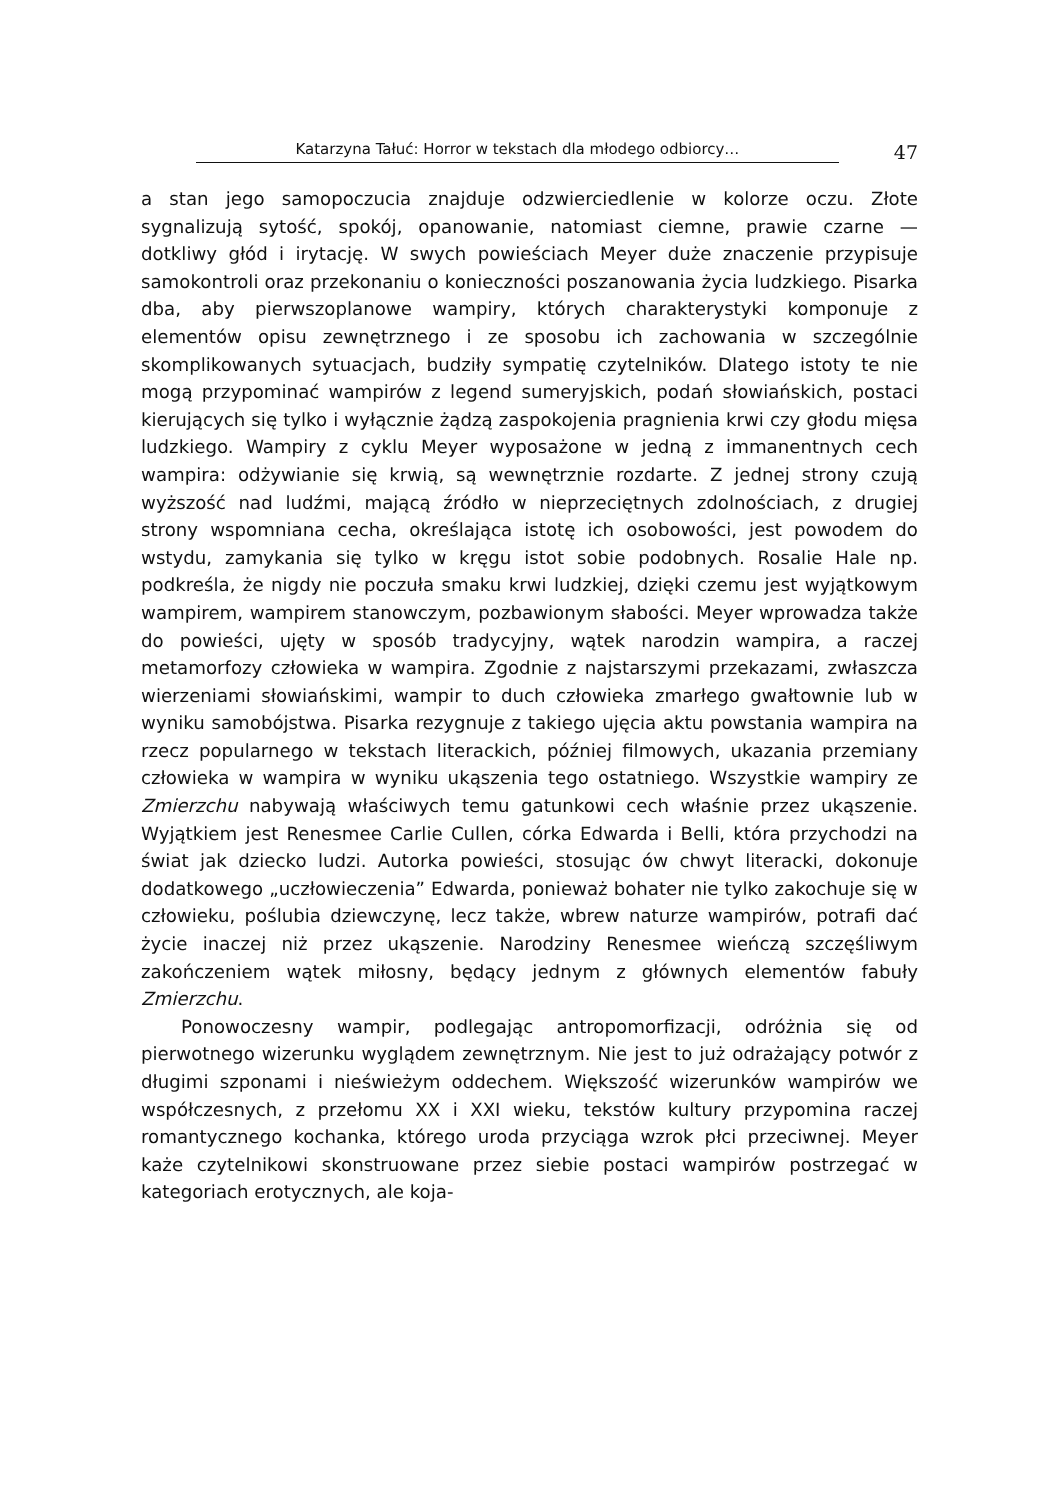Katarzyna Tałuć: Horror w tekstach dla młodego odbiorcy…
47
a stan jego samopoczucia znajduje odzwierciedlenie w kolorze oczu. Złote sygnalizują sytość, spokój, opanowanie, natomiast ciemne, prawie czarne — dotkliwy głód i irytację. W swych powieściach Meyer duże znaczenie przypisuje samokontroli oraz przekonaniu o konieczności poszanowania życia ludzkiego. Pisarka dba, aby pierwszoplanowe wampiry, których charakterystyki komponuje z elementów opisu zewnętrznego i ze sposobu ich zachowania w szczególnie skomplikowanych sytuacjach, budziły sympatię czytelników. Dlatego istoty te nie mogą przypominać wampirów z legend sumeryjskich, podań słowiańskich, postaci kierujących się tylko i wyłącznie żądzą zaspokojenia pragnienia krwi czy głodu mięsa ludzkiego. Wampiry z cyklu Meyer wyposażone w jedną z immanentnych cech wampira: odżywianie się krwią, są wewnętrznie rozdarte. Z jednej strony czują wyższość nad ludźmi, mającą źródło w nieprzeciętnych zdolnościach, z drugiej strony wspomniana cecha, określająca istotę ich osobowości, jest powodem do wstydu, zamykania się tylko w kręgu istot sobie podobnych. Rosalie Hale np. podkreśla, że nigdy nie poczuła smaku krwi ludzkiej, dzięki czemu jest wyjątkowym wampirem, wampirem stanowczym, pozbawionym słabości. Meyer wprowadza także do powieści, ujęty w sposób tradycyjny, wątek narodzin wampira, a raczej metamorfozy człowieka w wampira. Zgodnie z najstarszymi przekazami, zwłaszcza wierzeniami słowiańskimi, wampir to duch człowieka zmarłego gwałtownie lub w wyniku samobójstwa. Pisarka rezygnuje z takiego ujęcia aktu powstania wampira na rzecz popularnego w tekstach literackich, później filmowych, ukazania przemiany człowieka w wampira w wyniku ukąszenia tego ostatniego. Wszystkie wampiry ze Zmierzchu nabywają właściwych temu gatunkowi cech właśnie przez ukąszenie. Wyjątkiem jest Renesmee Carlie Cullen, córka Edwarda i Belli, która przychodzi na świat jak dziecko ludzi. Autorka powieści, stosując ów chwyt literacki, dokonuje dodatkowego „uczłowieczenia” Edwarda, ponieważ bohater nie tylko zakochuje się w człowieku, poślubia dziewczynę, lecz także, wbrew naturze wampirów, potrafi dać życie inaczej niż przez ukąszenie. Narodziny Renesmee wieńczą szczęśliwym zakończeniem wątek miłosny, będący jednym z głównych elementów fabuły Zmierzchu.
Ponowoczesny wampir, podlegając antropomorfizacji, odróżnia się od pierwotnego wizerunku wyglądem zewnętrznym. Nie jest to już odrażający potwór z długimi szponami i nieświeżym oddechem. Większość wizerunków wampirów we współczesnych, z przełomu XX i XXI wieku, tekstów kultury przypomina raczej romantycznego kochanka, którego uroda przyciąga wzrok płci przeciwnej. Meyer każe czytelnikowi skonstruowane przez siebie postaci wampirów postrzegać w kategoriach erotycznych, ale koja-